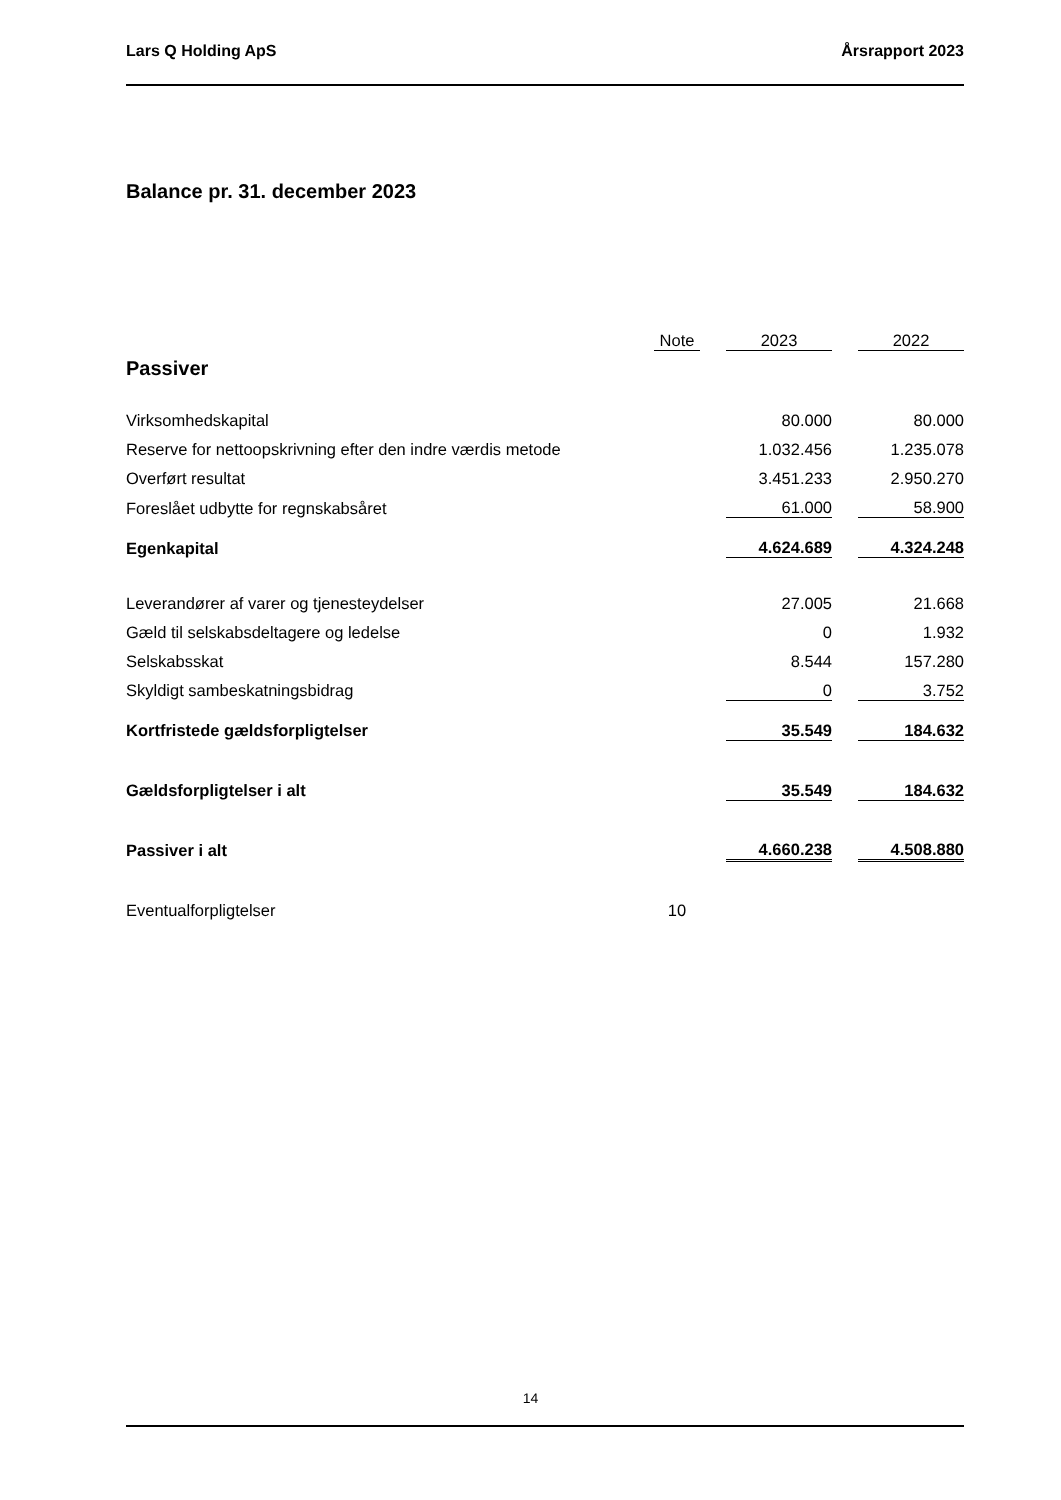Lars Q Holding ApS Årsrapport 2023
Balance pr. 31. december 2023
| | Note | | 2023 | | 2022 |
| Passiver | | | | | |
| Virksomhedskapital | | | 80.000 | | 80.000 |
| Reserve for nettoopskrivning efter den indre værdis metode | | | 1.032.456 | | 1.235.078 |
| Overført resultat | | | 3.451.233 | | 2.950.270 |
| Foreslået udbytte for regnskabsåret | | | 61.000 | | 58.900 |
| Egenkapital | | | 4.624.689 | | 4.324.248 |
| Leverandører af varer og tjenesteydelser | | | 27.005 | | 21.668 |
| Gæld til selskabsdeltagere og ledelse | | | 0 | | 1.932 |
| Selskabsskat | | | 8.544 | | 157.280 |
| Skyldigt sambeskatningsbidrag | | | 0 | | 3.752 |
| Kortfristede gældsforpligtelser | | | 35.549 | | 184.632 |
| Gældsforpligtelser i alt | | | 35.549 | | 184.632 |
| Passiver i alt | | | 4.660.238 | | 4.508.880 |
| Eventualforpligtelser | 10 | | | | |
14